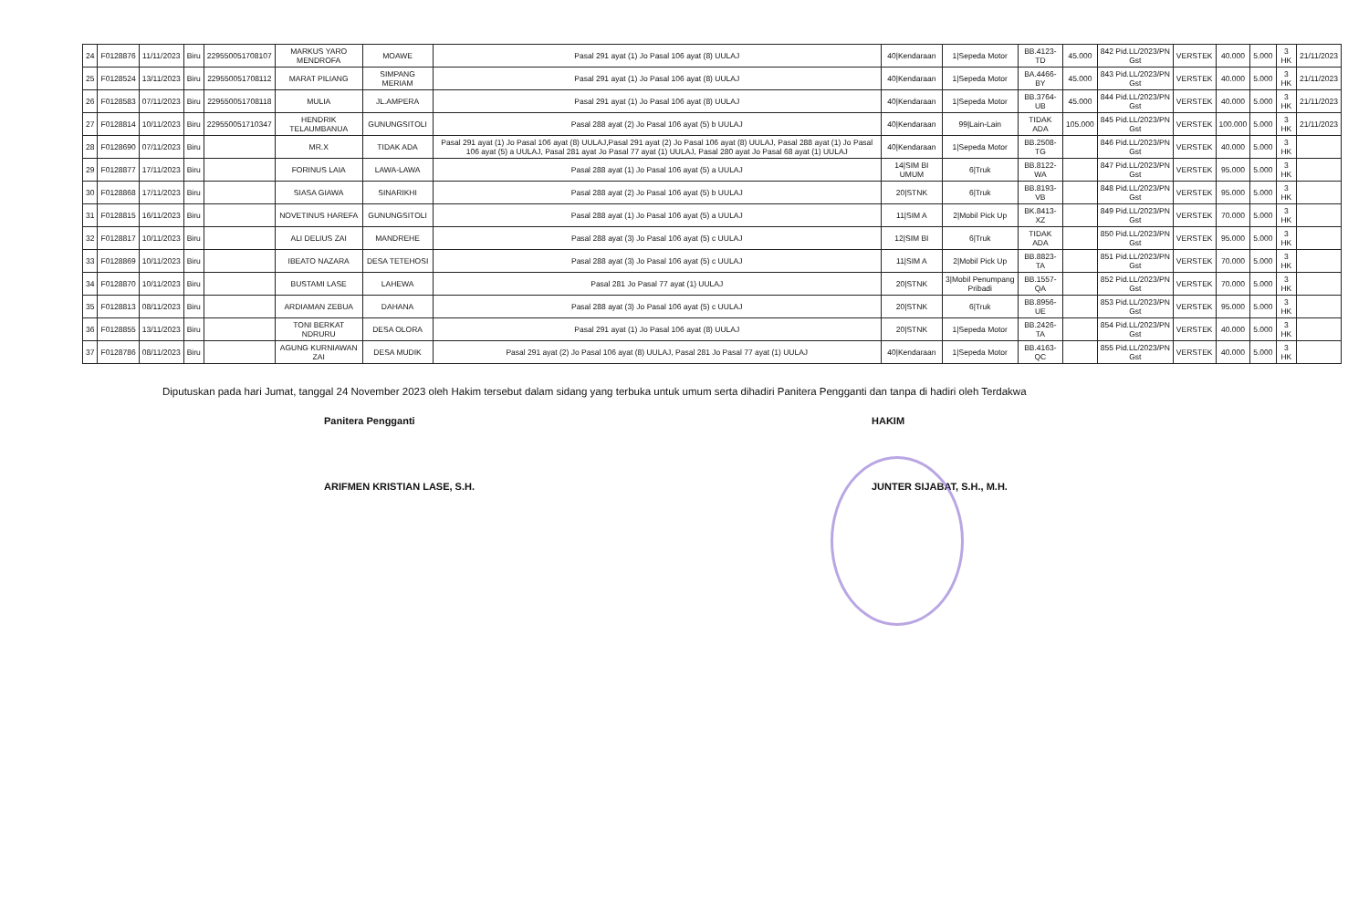| 24 | F0128876 | 11/11/2023 | Biru | 229550051708107 | MARKUS YARO MENDROFA | MOAWE | Pasal 291 ayat (1) Jo Pasal 106 ayat (8) UULAJ | 40/Kendaraan | 1/Sepeda Motor | BB.4123-TD | 45.000 | 842 Pid.LL/2023/PN Gst | VERSTEK | 40.000 | 5.000 | 3 HK | 21/11/2023 |
| 25 | F0128524 | 13/11/2023 | Biru | 229550051708112 | MARAT PILIANG | SIMPANG MERIAM | Pasal 291 ayat (1) Jo Pasal 106 ayat (8) UULAJ | 40/Kendaraan | 1/Sepeda Motor | BA.4466-BY | 45.000 | 843 Pid.LL/2023/PN Gst | VERSTEK | 40.000 | 5.000 | 3 HK | 21/11/2023 |
| 26 | F0128583 | 07/11/2023 | Biru | 229550051708118 | MULIA | JL.AMPERA | Pasal 291 ayat (1) Jo Pasal 106 ayat (8) UULAJ | 40/Kendaraan | 1/Sepeda Motor | BB.3764-UB | 45.000 | 844 Pid.LL/2023/PN Gst | VERSTEK | 40.000 | 5.000 | 3 HK | 21/11/2023 |
| 27 | F0128814 | 10/11/2023 | Biru | 229550051710347 | HENDRIK TELAUMBANUA | GUNUNGSITOLI | Pasal 288 ayat (2) Jo Pasal 106 ayat (5) b UULAJ | 40/Kendaraan | 99/Lain-Lain | TIDAK ADA | 105.000 | 845 Pid.LL/2023/PN Gst | VERSTEK | 100.000 | 5.000 | 3 HK | 21/11/2023 |
| 28 | F0128690 | 07/11/2023 | Biru | | MR.X | TIDAK ADA | Pasal 291 ayat (1) Jo Pasal 106 ayat (8) UULAJ,Pasal 291 ayat (2) Jo Pasal 106 ayat (8) UULAJ, Pasal 288 ayat (1) Jo Pasal 106 ayat (5) a UULAJ, Pasal 281 ayat Jo Pasal 77 ayat (1) UULAJ, Pasal 280 ayat Jo Pasal 68 ayat (1) UULAJ | 40/Kendaraan | 1/Sepeda Motor | BB.2508-TG | | 846 Pid.LL/2023/PN Gst | VERSTEK | 40.000 | 5.000 | 3 HK | |
| 29 | F0128877 | 17/11/2023 | Biru | | FORINUS LAIA | LAWA-LAWA | Pasal 288 ayat (1) Jo Pasal 106 ayat (5) a UULAJ | 14/SIM BI UMUM | 6/Truk | BB.8122-WA | | 847 Pid.LL/2023/PN Gst | VERSTEK | 95.000 | 5.000 | 3 HK | |
| 30 | F0128868 | 17/11/2023 | Biru | | SIASA GIAWA | SINARIKHI | Pasal 288 ayat (2) Jo Pasal 106 ayat (5) b UULAJ | 20/STNK | 6/Truk | BB.8193-VB | | 848 Pid.LL/2023/PN Gst | VERSTEK | 95.000 | 5.000 | 3 HK | |
| 31 | F0128815 | 16/11/2023 | Biru | | NOVETINUS HAREFA | GUNUNGSITOLI | Pasal 288 ayat (1) Jo Pasal 106 ayat (5) a UULAJ | 11/SIM A | 2/Mobil Pick Up | BK.8413-XZ | | 849 Pid.LL/2023/PN Gst | VERSTEK | 70.000 | 5.000 | 3 HK | |
| 32 | F0128817 | 10/11/2023 | Biru | | ALI DELIUS ZAI | MANDREHE | Pasal 288 ayat (3) Jo Pasal 106 ayat (5) c UULAJ | 12/SIM BI | 6/Truk | TIDAK ADA | | 850 Pid.LL/2023/PN Gst | VERSTEK | 95.000 | 5.000 | 3 HK | |
| 33 | F0128869 | 10/11/2023 | Biru | | IBEATO NAZARA | DESA TETEHOSI | Pasal 288 ayat (3) Jo Pasal 106 ayat (5) c UULAJ | 11/SIM A | 2/Mobil Pick Up | BB.8823-TA | | 851 Pid.LL/2023/PN Gst | VERSTEK | 70.000 | 5.000 | 3 HK | |
| 34 | F0128870 | 10/11/2023 | Biru | | BUSTAMI LASE | LAHEWA | Pasal 281 Jo Pasal 77 ayat (1) UULAJ | 20/STNK | 3/Mobil Penumpang Pribadi | BB.1557-QA | | 852 Pid.LL/2023/PN Gst | VERSTEK | 70.000 | 5.000 | 3 HK | |
| 35 | F0128813 | 08/11/2023 | Biru | | ARDIAMAN ZEBUA | DAHANA | Pasal 288 ayat (3) Jo Pasal 106 ayat (5) c UULAJ | 20/STNK | 6/Truk | BB.8956-UE | | 853 Pid.LL/2023/PN Gst | VERSTEK | 95.000 | 5.000 | 3 HK | |
| 36 | F0128855 | 13/11/2023 | Biru | | TONI BERKAT NDRURU | DESA OLORA | Pasal 291 ayat (1) Jo Pasal 106 ayat (8) UULAJ | 20/STNK | 1/Sepeda Motor | BB.2426-TA | | 854 Pid.LL/2023/PN Gst | VERSTEK | 40.000 | 5.000 | 3 HK | |
| 37 | F0128786 | 08/11/2023 | Biru | | AGUNG KURNIAWAN ZAI | DESA MUDIK | Pasal 291 ayat (2) Jo Pasal 106 ayat (8) UULAJ, Pasal 281 Jo Pasal 77 ayat (1) UULAJ | 40/Kendaraan | 1/Sepeda Motor | BB.4163-QC | | 855 Pid.LL/2023/PN Gst | VERSTEK | 40.000 | 5.000 | 3 HK | |
Diputuskan pada hari Jumat, tanggal 24 November 2023 oleh Hakim tersebut dalam sidang yang terbuka untuk umum serta dihadiri Panitera Pengganti dan tanpa di hadiri oleh Terdakwa
Panitera Pengganti
ARIFMEN KRISTIAN LASE, S.H.
HAKIM
JUNTER SIJABAT, S.H., M.H.